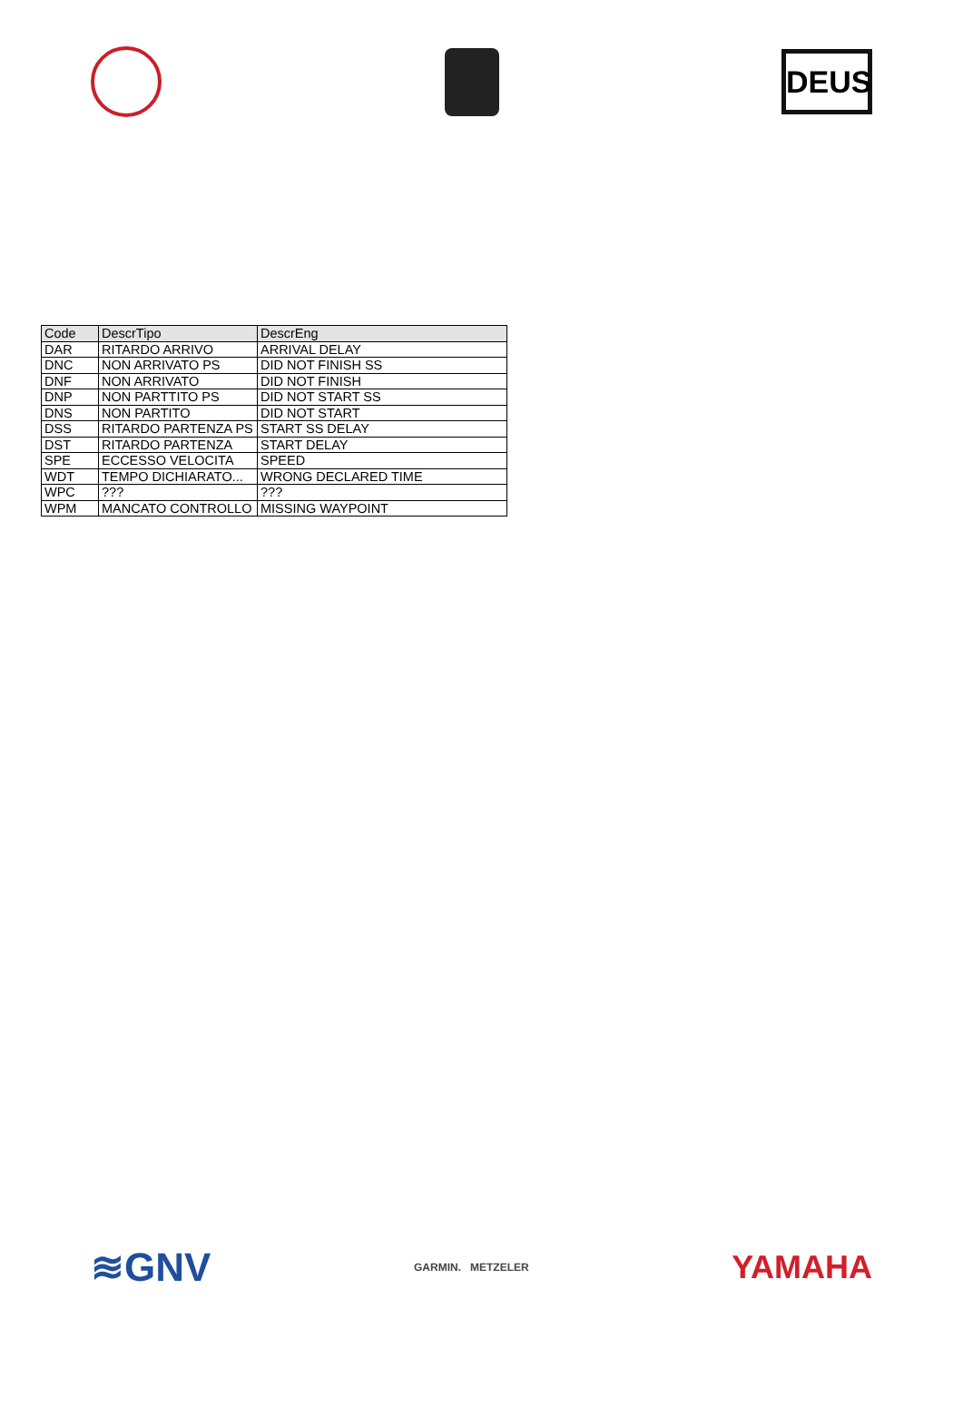DEUS
| Code | DescrTipo | DescrEng |
| --- | --- | --- |
| DAR | RITARDO ARRIVO | ARRIVAL DELAY |
| DNC | NON ARRIVATO PS | DID NOT FINISH SS |
| DNF | NON ARRIVATO | DID NOT FINISH |
| DNP | NON PARTTITO PS | DID NOT START SS |
| DNS | NON PARTITO | DID NOT START |
| DSS | RITARDO PARTENZA PS | START SS DELAY |
| DST | RITARDO PARTENZA | START DELAY |
| SPE | ECCESSO VELOCITA | SPEED |
| WDT | TEMPO DICHIARATO... | WRONG DECLARED TIME |
| WPC | ??? | ??? |
| WPM | MANCATO CONTROLLO | MISSING WAYPOINT |
≋GNV
GARMIN. METZELER
YAMAHA